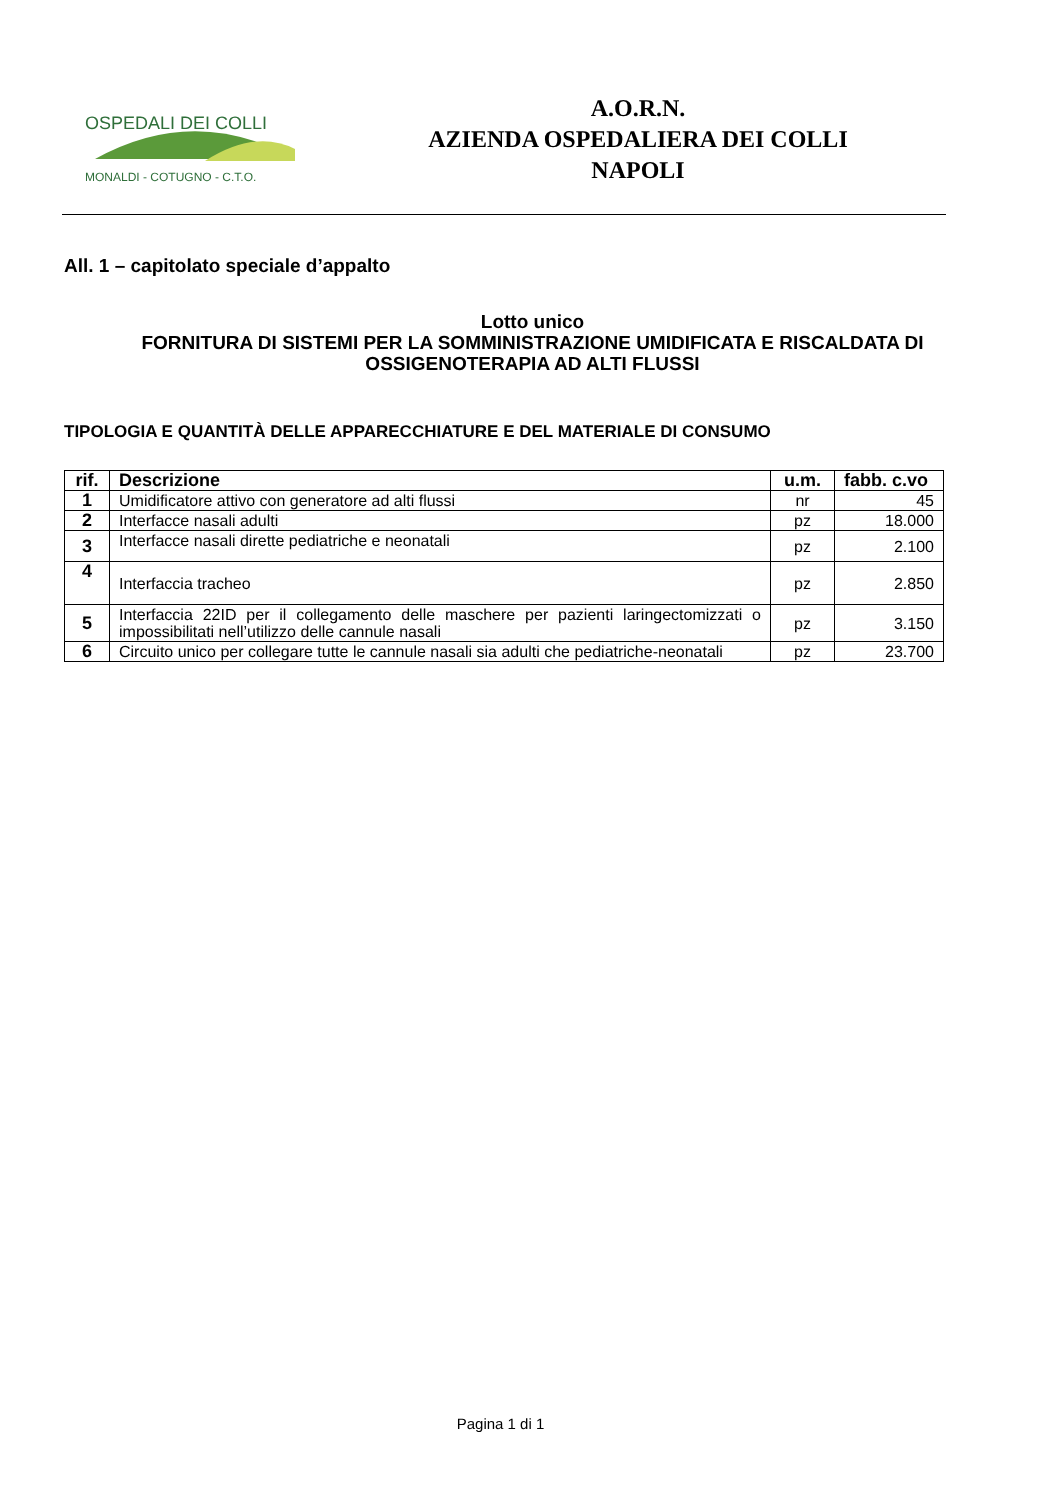OSPEDALI DEI COLLI
MONALDI - COTUGNO - C.T.O.
A.O.R.N.
AZIENDA OSPEDALIERA DEI COLLI
NAPOLI
All. 1 – capitolato speciale d’appalto
Lotto unico
FORNITURA DI SISTEMI PER LA SOMMINISTRAZIONE UMIDIFICATA E RISCALDATA DI OSSIGENOTERAPIA AD ALTI FLUSSI
TIPOLOGIA E QUANTITÀ DELLE APPARECCHIATURE E DEL MATERIALE DI CONSUMO
| rif. | Descrizione | u.m. | fabb. c.vo |
| --- | --- | --- | --- |
| 1 | Umidificatore attivo con generatore ad alti flussi | nr | 45 |
| 2 | Interfacce nasali adulti | pz | 18.000 |
| 3 | Interfacce nasali dirette pediatriche e neonatali | pz | 2.100 |
| 4 | Interfaccia tracheo | pz | 2.850 |
| 5 | Interfaccia 22ID per il collegamento delle maschere per pazienti laringectomizzati o impossibilitati nell’utilizzo delle cannule nasali | pz | 3.150 |
| 6 | Circuito unico per collegare tutte le cannule nasali sia adulti che pediatriche-neonatali | pz | 23.700 |
Pagina 1 di 1